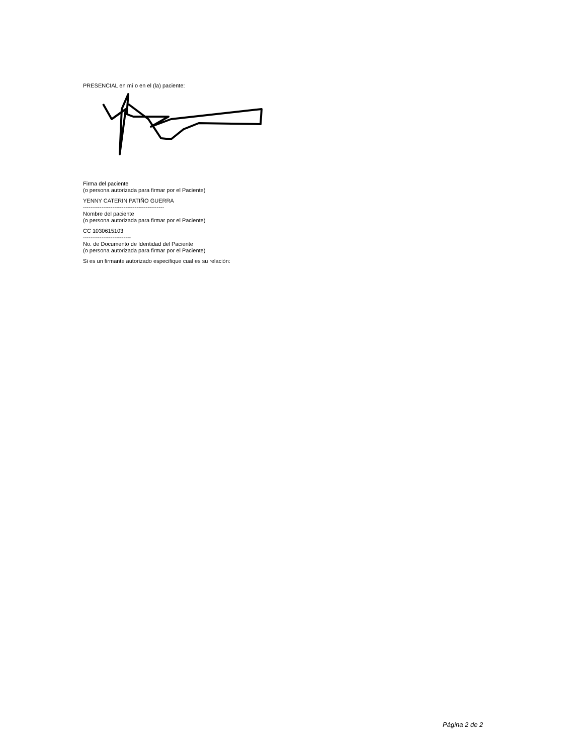PRESENCIAL en mí o en el (la) paciente:
Firma del paciente
(o persona autorizada para firmar por el Paciente)
YENNY CATERIN PATIÑO GUERRA
--------------------------------------------
Nombre del paciente
(o persona autorizada para firmar por el Paciente)
CC 1030615103
--------------------------
No. de Documento de Identidad del Paciente
(o persona autorizada para firmar por el Paciente)
Si es un firmante autorizado especifique cual es su relación:
Página 2 de 2